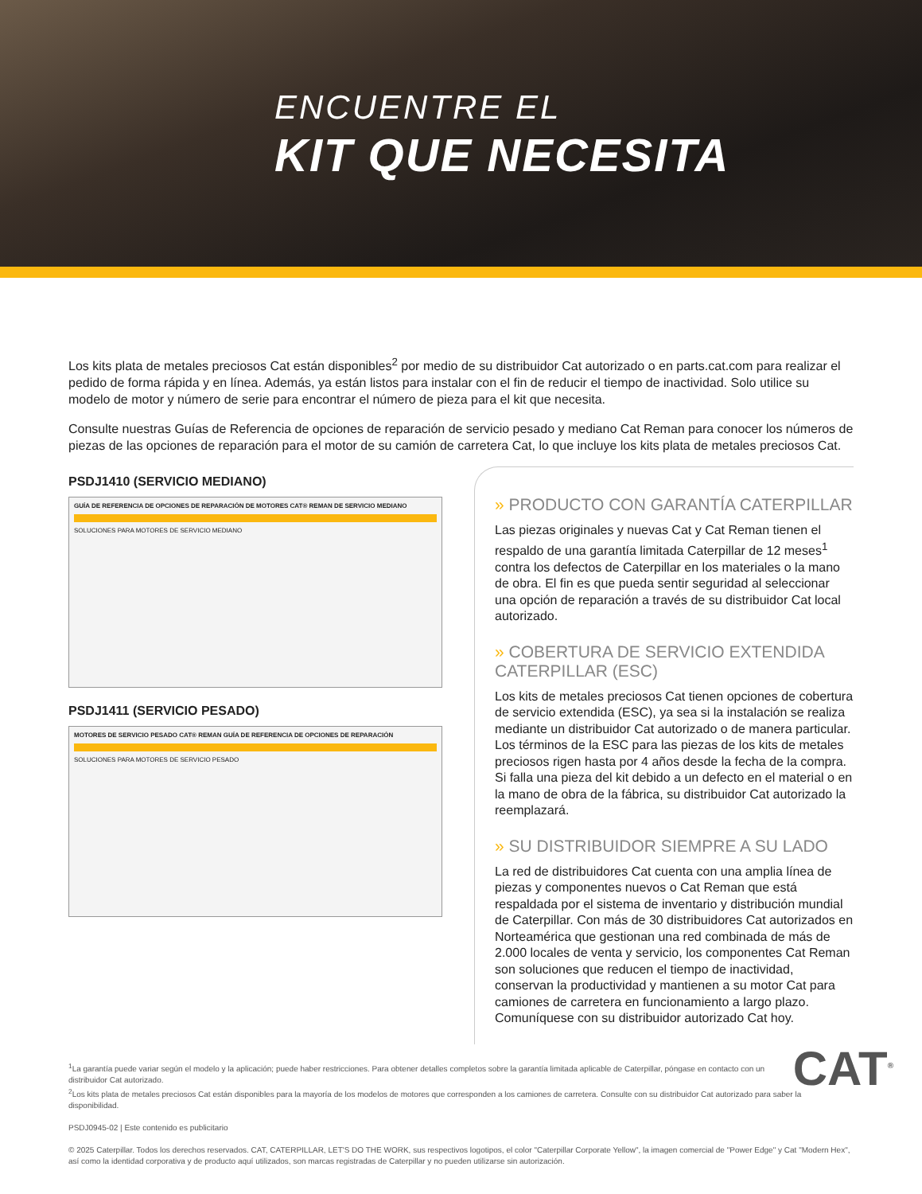ENCUENTRE EL
KIT QUE NECESITA
Los kits plata de metales preciosos Cat están disponibles<sup>2</sup> por medio de su distribuidor Cat autorizado o en parts.cat.com para realizar el pedido de forma rápida y en línea. Además, ya están listos para instalar con el fin de reducir el tiempo de inactividad. Solo utilice su modelo de motor y número de serie para encontrar el número de pieza para el kit que necesita.
Consulte nuestras Guías de Referencia de opciones de reparación de servicio pesado y mediano Cat Reman para conocer los números de piezas de las opciones de reparación para el motor de su camión de carretera Cat, lo que incluye los kits plata de metales preciosos Cat.
PSDJ1410 (SERVICIO MEDIANO)
GUÍA DE REFERENCIA DE OPCIONES DE REPARACIÓN DE MOTORES CAT® REMAN DE SERVICIO MEDIANO
SOLUCIONES PARA MOTORES DE SERVICIO MEDIANO
PSDJ1411 (SERVICIO PESADO)
MOTORES DE SERVICIO PESADO CAT® REMAN GUÍA DE REFERENCIA DE OPCIONES DE REPARACIÓN
SOLUCIONES PARA MOTORES DE SERVICIO PESADO
» PRODUCTO CON GARANTÍA CATERPILLAR
Las piezas originales y nuevas Cat y Cat Reman tienen el respaldo de una garantía limitada Caterpillar de 12 meses<sup>1</sup> contra los defectos de Caterpillar en los materiales o la mano de obra. El fin es que pueda sentir seguridad al seleccionar una opción de reparación a través de su distribuidor Cat local autorizado.
» COBERTURA DE SERVICIO EXTENDIDA CATERPILLAR (ESC)
Los kits de metales preciosos Cat tienen opciones de cobertura de servicio extendida (ESC), ya sea si la instalación se realiza mediante un distribuidor Cat autorizado o de manera particular. Los términos de la ESC para las piezas de los kits de metales preciosos rigen hasta por 4 años desde la fecha de la compra. Si falla una pieza del kit debido a un defecto en el material o en la mano de obra de la fábrica, su distribuidor Cat autorizado la reemplazará.
» SU DISTRIBUIDOR SIEMPRE A SU LADO
La red de distribuidores Cat cuenta con una amplia línea de piezas y componentes nuevos o Cat Reman que está respaldada por el sistema de inventario y distribución mundial de Caterpillar. Con más de 30 distribuidores Cat autorizados en Norteamérica que gestionan una red combinada de más de 2.000 locales de venta y servicio, los componentes Cat Reman son soluciones que reducen el tiempo de inactividad, conservan la productividad y mantienen a su motor Cat para camiones de carretera en funcionamiento a largo plazo. Comuníquese con su distribuidor autorizado Cat hoy.
CAT<sup>®</sup>
<sup>1</sup> La garantía puede variar según el modelo y la aplicación; puede haber restricciones. Para obtener detalles completos sobre la garantía limitada aplicable de Caterpillar, póngase en contacto con un distribuidor Cat autorizado.
<sup>2</sup> Los kits plata de metales preciosos Cat están disponibles para la mayoría de los modelos de motores que corresponden a los camiones de carretera. Consulte con su distribuidor Cat autorizado para saber la disponibilidad.
PSDJ0945-02 | Este contenido es publicitario
© 2025 Caterpillar. Todos los derechos reservados. CAT, CATERPILLAR, LET'S DO THE WORK, sus respectivos logotipos, el color "Caterpillar Corporate Yellow", la imagen comercial de "Power Edge" y Cat "Modern Hex", así como la identidad corporativa y de producto aquí utilizados, son marcas registradas de Caterpillar y no pueden utilizarse sin autorización.